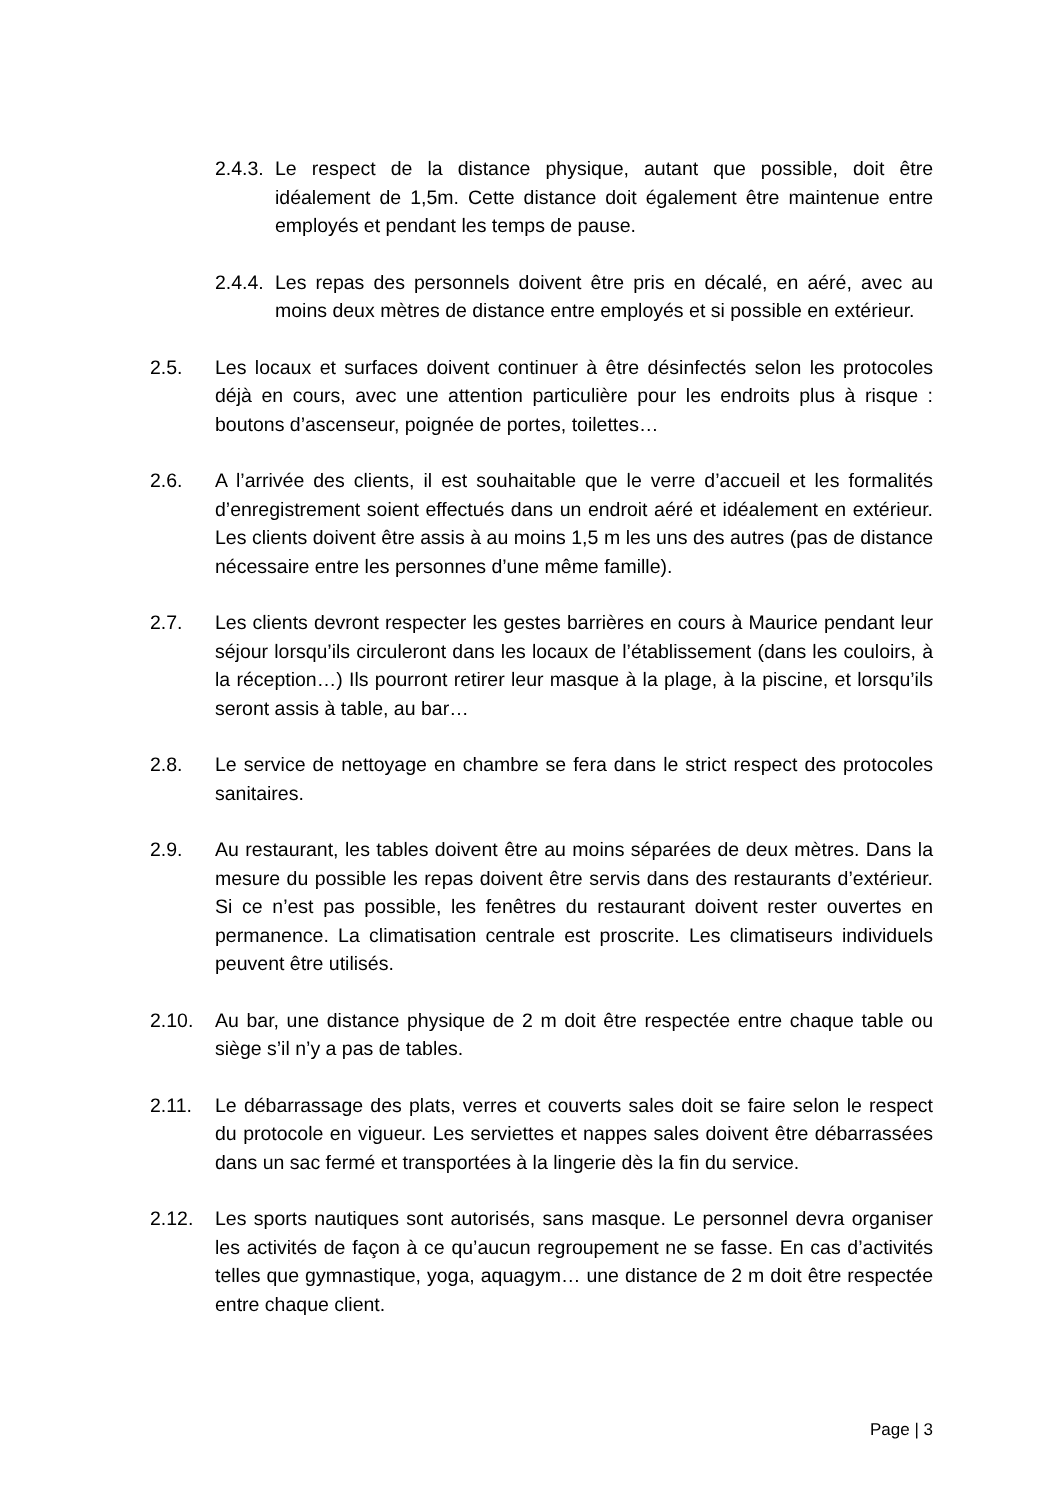2.4.3.
Le respect de la distance physique, autant que possible, doit être idéalement de 1,5m. Cette distance doit également être maintenue entre employés et pendant les temps de pause.
2.4.4.
Les repas des personnels doivent être pris en décalé, en aéré, avec au moins deux mètres de distance entre employés et si possible en extérieur.
2.5. Les locaux et surfaces doivent continuer à être désinfectés selon les protocoles déjà en cours, avec une attention particulière pour les endroits plus à risque : boutons d’ascenseur, poignée de portes, toilettes…
2.6. A l’arrivée des clients, il est souhaitable que le verre d’accueil et les formalités d’enregistrement soient effectués dans un endroit aéré et idéalement en extérieur. Les clients doivent être assis à au moins 1,5 m les uns des autres (pas de distance nécessaire entre les personnes d’une même famille).
2.7. Les clients devront respecter les gestes barrières en cours à Maurice pendant leur séjour lorsqu’ils circuleront dans les locaux de l’établissement (dans les couloirs, à la réception…) Ils pourront retirer leur masque à la plage, à la piscine, et lorsqu’ils seront assis à table, au bar…
2.8. Le service de nettoyage en chambre se fera dans le strict respect des protocoles sanitaires.
2.9. Au restaurant, les tables doivent être au moins séparées de deux mètres. Dans la mesure du possible les repas doivent être servis dans des restaurants d’extérieur. Si ce n’est pas possible, les fenêtres du restaurant doivent rester ouvertes en permanence. La climatisation centrale est proscrite. Les climatiseurs individuels peuvent être utilisés.
2.10. Au bar, une distance physique de 2 m doit être respectée entre chaque table ou siège s’il n’y a pas de tables.
2.11. Le débarrassage des plats, verres et couverts sales doit se faire selon le respect du protocole en vigueur. Les serviettes et nappes sales doivent être débarrassées dans un sac fermé et transportées à la lingerie dès la fin du service.
2.12. Les sports nautiques sont autorisés, sans masque. Le personnel devra organiser les activités de façon à ce qu’aucun regroupement ne se fasse. En cas d’activités telles que gymnastique, yoga, aquagym… une distance de 2 m doit être respectée entre chaque client.
Page | 3